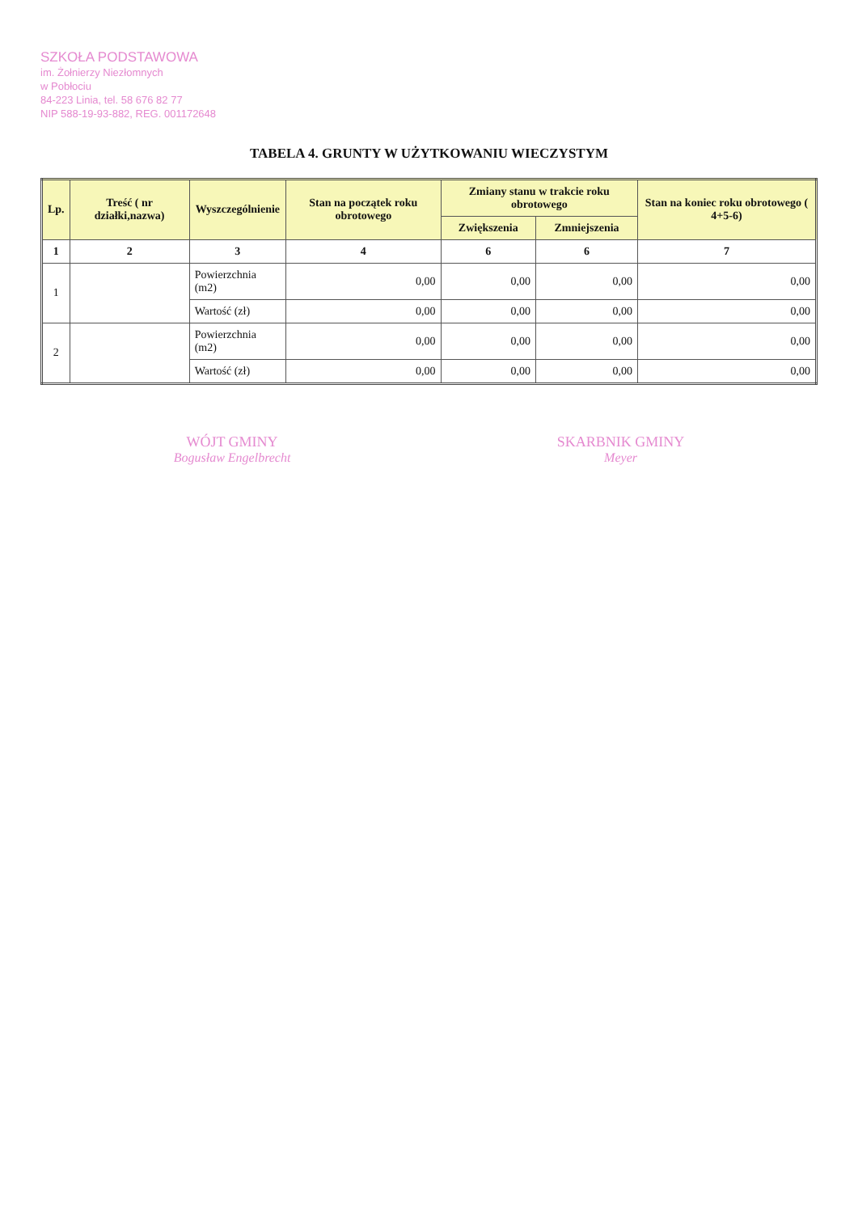SZKOŁA PODSTAWOWA
im. Żołnierzy Niezłomnych
w Pobłociu
84-223 Linia, tel. 58 676 82 77
NIP 588-19-93-882, REG. 001172648
TABELA 4. GRUNTY W UŻYTKOWANIU WIECZYSTYM
| Lp. | Treść ( nr działki,nazwa) | Wyszczególnienie | Stan na początek roku obrotowego | Zmiany stanu w trakcie roku obrotowego | | Stan na koniec roku obrotowego ( 4+5-6) |
| --- | --- | --- | --- | --- | --- | --- |
| | | | | Zwiększenia | Zmniejszenia | |
| 1 | 2 | 3 | 4 | 6 | 6 | 7 |
| 1 | | Powierzchnia (m2) | 0,00 | 0,00 | 0,00 | 0,00 |
| | | Wartość (zł) | 0,00 | 0,00 | 0,00 | 0,00 |
| 2 | | Powierzchnia (m2) | 0,00 | 0,00 | 0,00 | 0,00 |
| | | Wartość (zł) | 0,00 | 0,00 | 0,00 | 0,00 |
WÓJT GMINY
Bogusław Engelbrecht
SKARBNIK GMINY
Meyer